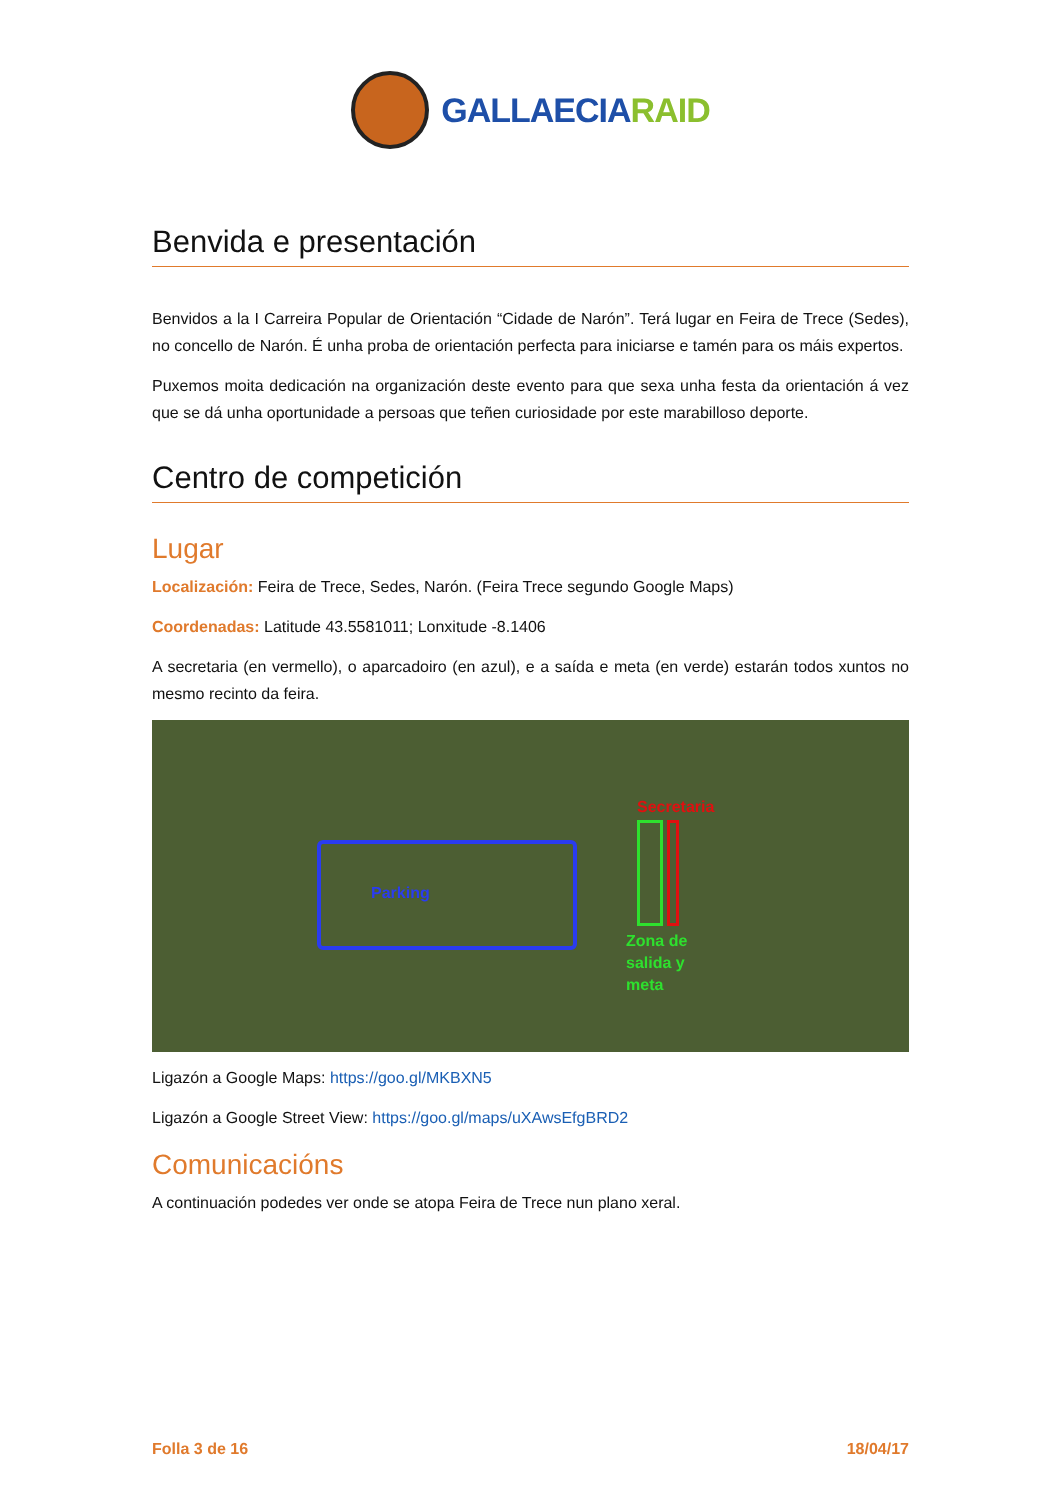GALLAECIARAID
Benvida e presentación
Benvidos a la I Carreira Popular de Orientación “Cidade de Narón”. Terá lugar en Feira de Trece (Sedes), no concello de Narón. É unha proba de orientación perfecta para iniciarse e tamén para os máis expertos.
Puxemos moita dedicación na organización deste evento para que sexa unha festa da orientación á vez que se dá unha oportunidade a persoas que teñen curiosidade por este marabilloso deporte.
Centro de competición
Lugar
Localización: Feira de Trece, Sedes, Narón. (Feira Trece segundo Google Maps)
Coordenadas: Latitude 43.5581011; Lonxitude -8.1406
A secretaria (en vermello), o aparcadoiro (en azul), e a saída e meta (en verde) estarán todos xuntos no mesmo recinto da feira.
Parking
Secretaria
Zona de
salida y
meta
Ligazón a Google Maps: https://goo.gl/MKBXN5
Ligazón a Google Street View: https://goo.gl/maps/uXAwsEfgBRD2
Comunicacións
A continuación podedes ver onde se atopa Feira de Trece nun plano xeral.
Folla 3 de 16 18/04/17